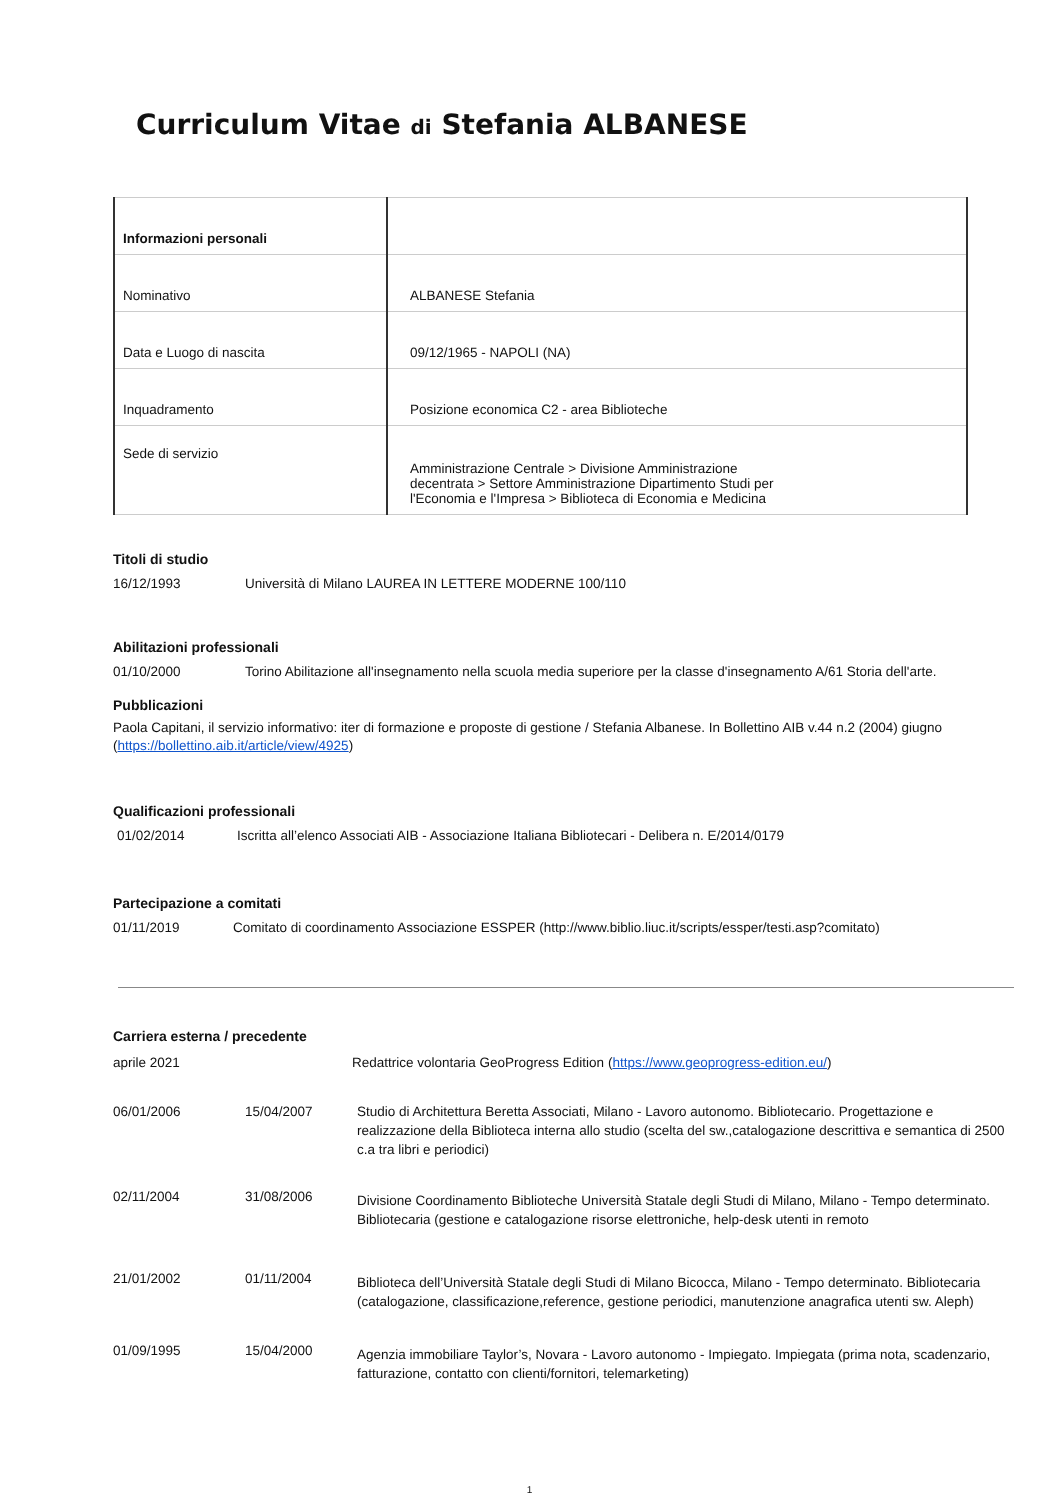Curriculum Vitae di Stefania ALBANESE
| Informazioni personali | |
| Nominativo | ALBANESE Stefania |
| Data e Luogo di nascita | 09/12/1965 - NAPOLI (NA) |
| Inquadramento | Posizione economica C2 - area Biblioteche |
| Sede di servizio | Amministrazione Centrale > Divisione Amministrazione decentrata > Settore Amministrazione Dipartimento Studi per l'Economia e l'Impresa > Biblioteca di Economia e Medicina |
Titoli di studio
16/12/1993 Università di Milano LAUREA IN LETTERE MODERNE 100/110
Abilitazioni professionali
01/10/2000 Torino Abilitazione all'insegnamento nella scuola media superiore per la classe d'insegnamento A/61 Storia dell'arte.
Pubblicazioni
Paola Capitani, il servizio informativo: iter di formazione e proposte di gestione / Stefania Albanese. In Bollettino AIB v.44 n.2 (2004) giugno (https://bollettino.aib.it/article/view/4925)
Qualificazioni professionali
01/02/2014 Iscritta all’elenco Associati AIB - Associazione Italiana Bibliotecari - Delibera n. E/2014/0179
Partecipazione a comitati
01/11/2019 Comitato di coordinamento Associazione ESSPER (http://www.biblio.liuc.it/scripts/essper/testi.asp?comitato)
Carriera esterna / precedente
aprile 2021 Redattrice volontaria GeoProgress Edition (https://www.geoprogress-edition.eu/)
06/01/2006 15/04/2007 Studio di Architettura Beretta Associati, Milano - Lavoro autonomo. Bibliotecario. Progettazione e realizzazione della Biblioteca interna allo studio (scelta del sw.,catalogazione descrittiva e semantica di 2500 c.a tra libri e periodici)
02/11/2004 31/08/2006
Divisione Coordinamento Biblioteche Università Statale degli Studi di Milano, Milano - Tempo determinato. Bibliotecaria (gestione e catalogazione risorse elettroniche, help-desk utenti in remoto
21/01/2002 01/11/2004
Biblioteca dell’Università Statale degli Studi di Milano Bicocca, Milano - Tempo determinato. Bibliotecaria (catalogazione, classificazione,reference, gestione periodici, manutenzione anagrafica utenti sw. Aleph)
01/09/1995 15/04/2000
Agenzia immobiliare Taylor’s, Novara - Lavoro autonomo - Impiegato. Impiegata (prima nota, scadenzario, fatturazione, contatto con clienti/fornitori, telemarketing)
1